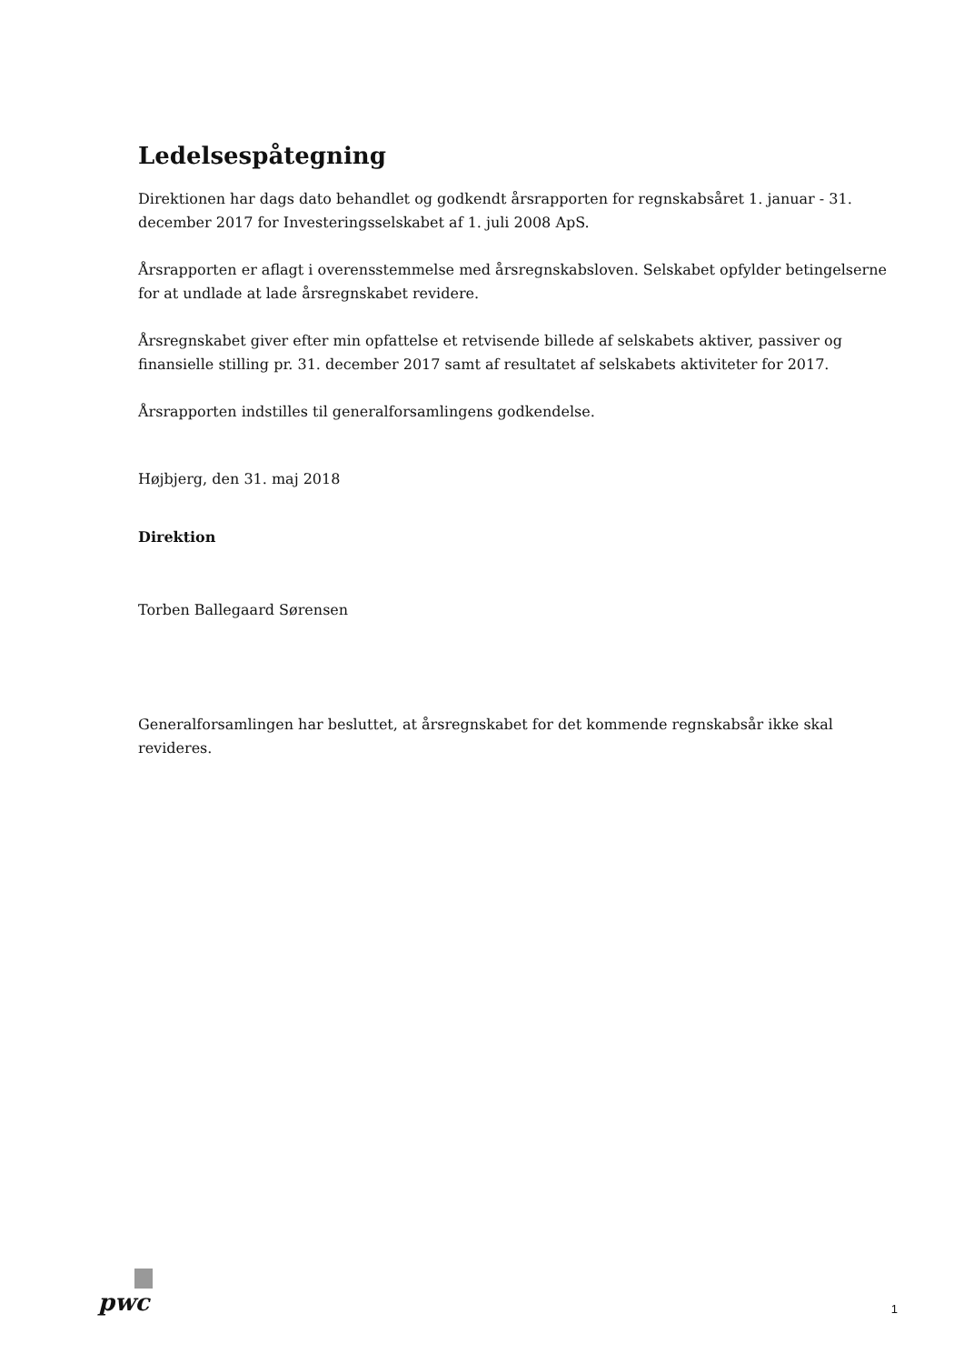Ledelsespåtegning
Direktionen har dags dato behandlet og godkendt årsrapporten for regnskabsåret 1. januar - 31. december 2017 for Investeringsselskabet af 1. juli 2008 ApS.
Årsrapporten er aflagt i overensstemmelse med årsregnskabsloven. Selskabet opfylder betingelserne for at undlade at lade årsregnskabet revidere.
Årsregnskabet giver efter min opfattelse et retvisende billede af selskabets aktiver, passiver og finansielle stilling pr. 31. december 2017 samt af resultatet af selskabets aktiviteter for 2017.
Årsrapporten indstilles til generalforsamlingens godkendelse.
Højbjerg, den 31. maj 2018
Direktion
Torben Ballegaard Sørensen
Generalforsamlingen har besluttet, at årsregnskabet for det kommende regnskabsår ikke skal revideres.
pwc
1